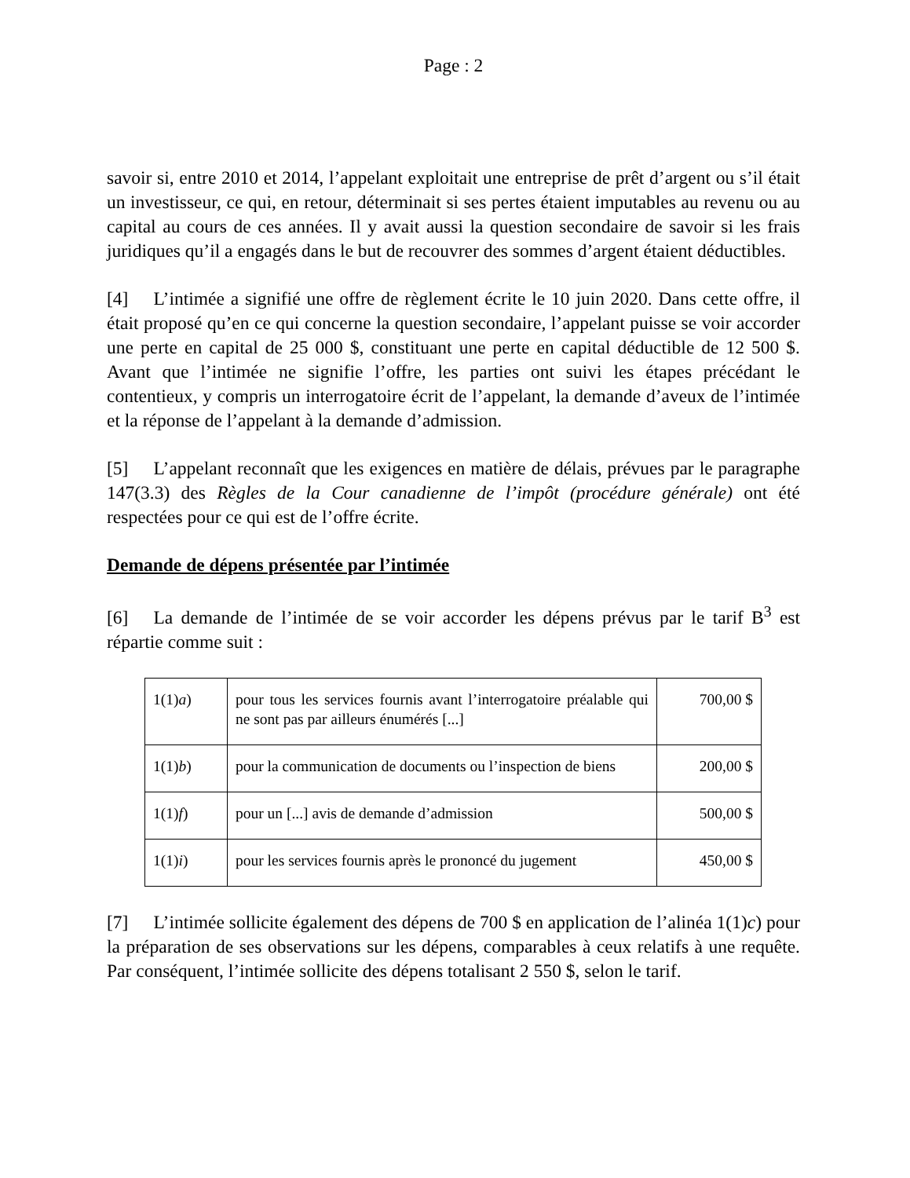Page : 2
savoir si, entre 2010 et 2014, l’appelant exploitait une entreprise de prêt d’argent ou s’il était un investisseur, ce qui, en retour, déterminait si ses pertes étaient imputables au revenu ou au capital au cours de ces années. Il y avait aussi la question secondaire de savoir si les frais juridiques qu’il a engagés dans le but de recouvrer des sommes d’argent étaient déductibles.
[4] L’intimée a signifié une offre de règlement écrite le 10 juin 2020. Dans cette offre, il était proposé qu’en ce qui concerne la question secondaire, l’appelant puisse se voir accorder une perte en capital de 25 000 $, constituant une perte en capital déductible de 12 500 $. Avant que l’intimée ne signifie l’offre, les parties ont suivi les étapes précédant le contentieux, y compris un interrogatoire écrit de l’appelant, la demande d’aveux de l’intimée et la réponse de l’appelant à la demande d’admission.
[5] L’appelant reconnaît que les exigences en matière de délais, prévues par le paragraphe 147(3.3) des Règles de la Cour canadienne de l’impôt (procédure générale) ont été respectées pour ce qui est de l’offre écrite.
Demande de dépens présentée par l’intimée
[6] La demande de l’intimée de se voir accorder les dépens prévus par le tarif B<sup>3</sup> est répartie comme suit :
| 1(1) a ) | pour tous les services fournis avant l’interrogatoire préalable qui ne sont pas par ailleurs énumérés [...] | 700,00 $ |
| 1(1) b ) | pour la communication de documents ou l’inspection de biens | 200,00 $ |
| 1(1) f ) | pour un [...] avis de demande d’admission | 500,00 $ |
| 1(1) i ) | pour les services fournis après le prononcé du jugement | 450,00 $ |
[7] L’intimée sollicite également des dépens de 700 $ en application de l’alinéa 1(1)c) pour la préparation de ses observations sur les dépens, comparables à ceux relatifs à une requête. Par conséquent, l’intimée sollicite des dépens totalisant 2 550 $, selon le tarif.